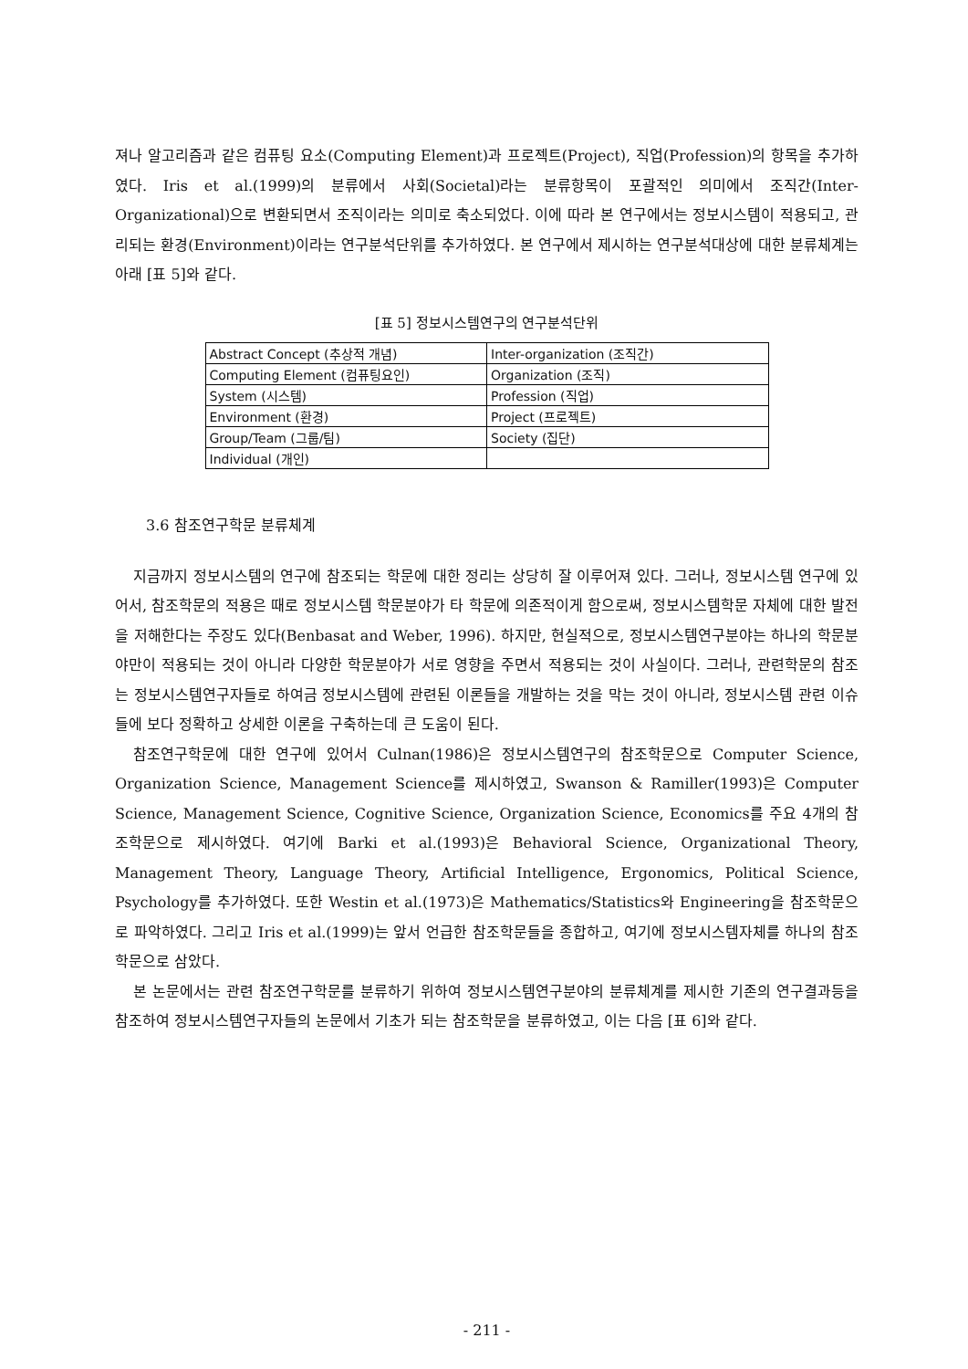져나 알고리즘과 같은 컴퓨팅 요소(Computing Element)과 프로젝트(Project), 직업(Profession)의 항목을 추가하였다. Iris et al.(1999)의 분류에서 사회(Societal)라는 분류항목이 포괄적인 의미에서 조직간(Inter-Organizational)으로 변환되면서 조직이라는 의미로 축소되었다. 이에 따라 본 연구에서는 정보시스템이 적용되고, 관리되는 환경(Environment)이라는 연구분석단위를 추가하였다. 본 연구에서 제시하는 연구분석대상에 대한 분류체계는 아래 [표 5]와 같다.
[표 5] 정보시스템연구의 연구분석단위
| Abstract Concept (추상적 개념) | Inter-organization (조직간) |
| Computing Element (컴퓨팅요인) | Organization (조직) |
| System (시스템) | Profession (직업) |
| Environment (환경) | Project (프로젝트) |
| Group/Team (그룹/팀) | Society (집단) |
| Individual (개인) | |
3.6 참조연구학문 분류체계
지금까지 정보시스템의 연구에 참조되는 학문에 대한 정리는 상당히 잘 이루어져 있다. 그러나, 정보시스템 연구에 있어서, 참조학문의 적용은 때로 정보시스템 학문분야가 타 학문에 의존적이게 함으로써, 정보시스템학문 자체에 대한 발전을 저해한다는 주장도 있다(Benbasat and Weber, 1996). 하지만, 현실적으로, 정보시스템연구분야는 하나의 학문분야만이 적용되는 것이 아니라 다양한 학문분야가 서로 영향을 주면서 적용되는 것이 사실이다. 그러나, 관련학문의 참조는 정보시스템연구자들로 하여금 정보시스템에 관련된 이론들을 개발하는 것을 막는 것이 아니라, 정보시스템 관련 이슈들에 보다 정확하고 상세한 이론을 구축하는데 큰 도움이 된다.
참조연구학문에 대한 연구에 있어서 Culnan(1986)은 정보시스템연구의 참조학문으로 Computer Science, Organization Science, Management Science를 제시하였고, Swanson & Ramiller(1993)은 Computer Science, Management Science, Cognitive Science, Organization Science, Economics를 주요 4개의 참조학문으로 제시하였다. 여기에 Barki et al.(1993)은 Behavioral Science, Organizational Theory, Management Theory, Language Theory, Artificial Intelligence, Ergonomics, Political Science, Psychology를 추가하였다. 또한 Westin et al.(1973)은 Mathematics/Statistics와 Engineering을 참조학문으로 파악하였다. 그리고 Iris et al.(1999)는 앞서 언급한 참조학문들을 종합하고, 여기에 정보시스템자체를 하나의 참조학문으로 삼았다.
본 논문에서는 관련 참조연구학문를 분류하기 위하여 정보시스템연구분야의 분류체계를 제시한 기존의 연구결과등을 참조하여 정보시스템연구자들의 논문에서 기초가 되는 참조학문을 분류하였고, 이는 다음 [표 6]와 같다.
- 211 -